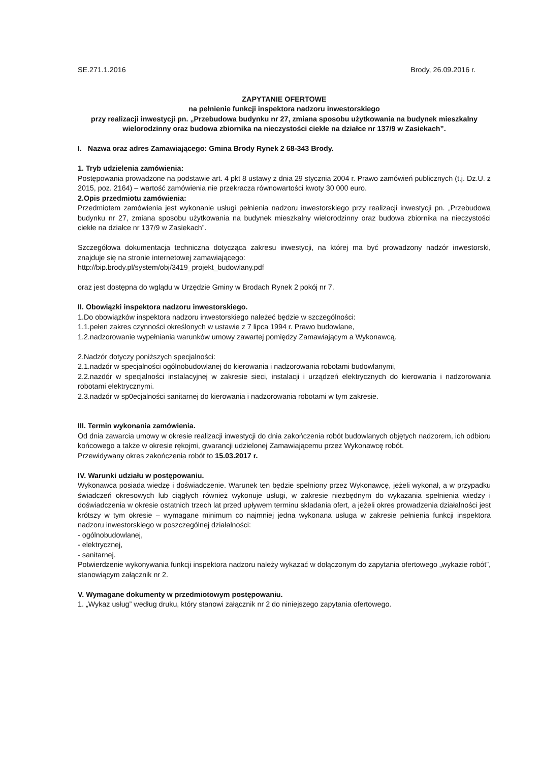SE.271.1.2016 Brody, 26.09.2016 r.
ZAPYTANIE OFERTOWE
na pełnienie funkcji inspektora nadzoru inwestorskiego
przy realizacji inwestycji pn. „Przebudowa budynku nr 27, zmiana sposobu użytkowania na budynek mieszkalny wielorodzinny oraz budowa zbiornika na nieczystości ciekłe na działce nr 137/9 w Zasiekach”.
I. Nazwa oraz adres Zamawiającego: Gmina Brody Rynek 2 68-343 Brody.
1. Tryb udzielenia zamówienia:
Postępowania prowadzone na podstawie art. 4 pkt 8 ustawy z dnia 29 stycznia 2004 r. Prawo zamówień publicznych (t.j. Dz.U. z 2015, poz. 2164) – wartość zamówienia nie przekracza równowartości kwoty 30 000 euro.
2.Opis przedmiotu zamówienia:
Przedmiotem zamówienia jest wykonanie usługi pełnienia nadzoru inwestorskiego przy realizacji inwestycji pn. „Przebudowa budynku nr 27, zmiana sposobu użytkowania na budynek mieszkalny wielorodzinny oraz budowa zbiornika na nieczystości ciekłe na działce nr 137/9 w Zasiekach”.
Szczegółowa dokumentacja techniczna dotycząca zakresu inwestycji, na której ma być prowadzony nadzór inwestorski, znajduje się na stronie internetowej zamawiającego:
http://bip.brody.pl/system/obj/3419_projekt_budowlany.pdf
oraz jest dostępna do wglądu w Urzędzie Gminy w Brodach Rynek 2 pokój nr 7.
II. Obowiązki inspektora nadzoru inwestorskiego.
1.Do obowiązków inspektora nadzoru inwestorskiego należeć będzie w szczególności:
1.1.pełen zakres czynności określonych w ustawie z 7 lipca 1994 r. Prawo budowlane,
1.2.nadzorowanie wypełniania warunków umowy zawartej pomiędzy Zamawiającym a Wykonawcą.
2.Nadzór dotyczy poniższych specjalności:
2.1.nadzór w specjalności ogólnobudowlanej do kierowania i nadzorowania robotami budowlanymi,
2.2.nazdór w specjalności instalacyjnej w zakresie sieci, instalacji i urządzeń elektrycznych do kierowania i nadzorowania robotami elektrycznymi.
2.3.nadzór w sp0ecjalności sanitarnej do kierowania i nadzorowania robotami w tym zakresie.
III. Termin wykonania zamówienia.
Od dnia zawarcia umowy w okresie realizacji inwestycji do dnia zakończenia robót budowlanych objętych nadzorem, ich odbioru końcowego a także w okresie rękojmi, gwarancji udzielonej Zamawiającemu przez Wykonawcę robót.
Przewidywany okres zakończenia robót to 15.03.2017 r.
IV. Warunki udziału w postępowaniu.
Wykonawca posiada wiedzę i doświadczenie. Warunek ten będzie spełniony przez Wykonawcę, jeżeli wykonał, a w przypadku świadczeń okresowych lub ciągłych również wykonuje usługi, w zakresie niezbędnym do wykazania spełnienia wiedzy i doświadczenia w okresie ostatnich trzech lat przed upływem terminu składania ofert, a jeżeli okres prowadzenia działalności jest krótszy w tym okresie – wymagane minimum co najmniej jedna wykonana usługa w zakresie pełnienia funkcji inspektora nadzoru inwestorskiego w poszczególnej działalności:
- ogólnobudowlanej,
- elektrycznej,
- sanitarnej.
Potwierdzenie wykonywania funkcji inspektora nadzoru należy wykazać w dołączonym do zapytania ofertowego „wykazie robót”, stanowiącym załącznik nr 2.
V. Wymagane dokumenty w przedmiotowym postępowaniu.
1. „Wykaz usług” według druku, który stanowi załącznik nr 2 do niniejszego zapytania ofertowego.